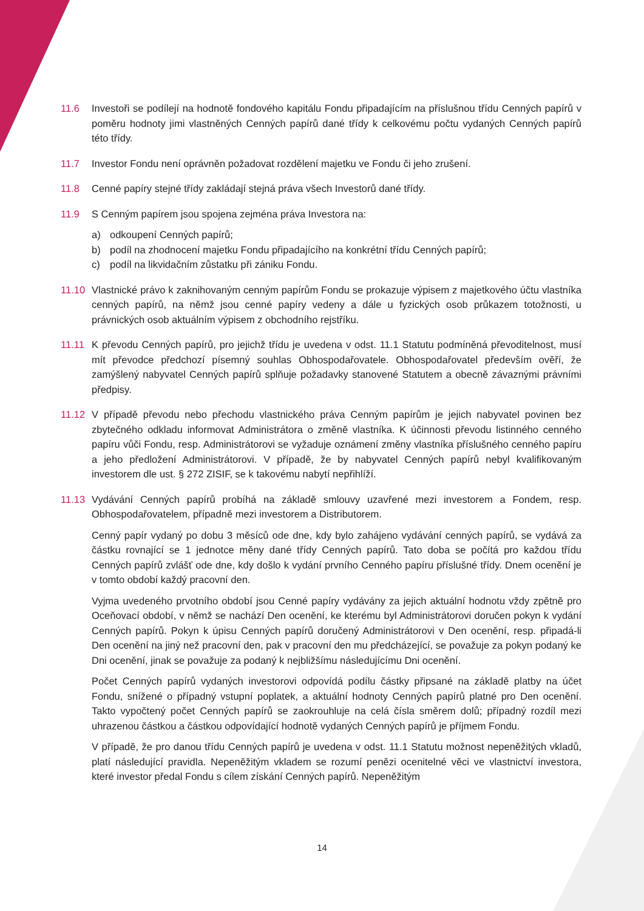11.6 Investoři se podílejí na hodnotě fondového kapitálu Fondu připadajícím na příslušnou třídu Cenných papírů v poměru hodnoty jimi vlastněných Cenných papírů dané třídy k celkovému počtu vydaných Cenných papírů této třídy.
11.7 Investor Fondu není oprávněn požadovat rozdělení majetku ve Fondu či jeho zrušení.
11.8 Cenné papíry stejné třídy zakládají stejná práva všech Investorů dané třídy.
11.9 S Cenným papírem jsou spojena zejména práva Investora na:
a) odkoupení Cenných papírů;
b) podíl na zhodnocení majetku Fondu připadajícího na konkrétní třídu Cenných papírů;
c) podíl na likvidačním zůstatku při zániku Fondu.
11.10 Vlastnické právo k zaknihovaným cenným papírům Fondu se prokazuje výpisem z majetkového účtu vlastníka cenných papírů, na němž jsou cenné papíry vedeny a dále u fyzických osob průkazem totožnosti, u právnických osob aktuálním výpisem z obchodního rejstříku.
11.11 K převodu Cenných papírů, pro jejichž třídu je uvedena v odst. 11.1 Statutu podmíněná převoditelnost, musí mít převodce předchozí písemný souhlas Obhospodařovatele. Obhospodařovatel především ověří, že zamýšlený nabyvatel Cenných papírů splňuje požadavky stanovené Statutem a obecně závaznými právními předpisy.
11.12 V případě převodu nebo přechodu vlastnického práva Cenným papírům je jejich nabyvatel povinen bez zbytečného odkladu informovat Administrátora o změně vlastníka. K účinnosti převodu listinného cenného papíru vůči Fondu, resp. Administrátorovi se vyžaduje oznámení změny vlastníka příslušného cenného papíru a jeho předložení Administrátorovi. V případě, že by nabyvatel Cenných papírů nebyl kvalifikovaným investorem dle ust. § 272 ZISIF, se k takovému nabytí nepřihlíží.
11.13 Vydávání Cenných papírů probíhá na základě smlouvy uzavřené mezi investorem a Fondem, resp. Obhospodařovatelem, případně mezi investorem a Distributorem.
Cenný papír vydaný po dobu 3 měsíců ode dne, kdy bylo zahájeno vydávání cenných papírů, se vydává za částku rovnající se 1 jednotce měny dané třídy Cenných papírů. Tato doba se počítá pro každou třídu Cenných papírů zvlášť ode dne, kdy došlo k vydání prvního Cenného papíru příslušné třídy. Dnem ocenění je v tomto období každý pracovní den.
Vyjma uvedeného prvotního období jsou Cenné papíry vydávány za jejich aktuální hodnotu vždy zpětně pro Oceňovací období, v němž se nachází Den ocenění, ke kterému byl Administrátorovi doručen pokyn k vydání Cenných papírů. Pokyn k úpisu Cenných papírů doručený Administrátorovi v Den ocenění, resp. připadá-li Den ocenění na jiný než pracovní den, pak v pracovní den mu předcházející, se považuje za pokyn podaný ke Dni ocenění, jinak se považuje za podaný k nejbližšímu následujícímu Dni ocenění.
Počet Cenných papírů vydaných investorovi odpovídá podílu částky připsané na základě platby na účet Fondu, snížené o případný vstupní poplatek, a aktuální hodnoty Cenných papírů platné pro Den ocenění. Takto vypočtený počet Cenných papírů se zaokrouhluje na celá čísla směrem dolů; případný rozdíl mezi uhrazenou částkou a částkou odpovídající hodnotě vydaných Cenných papírů je příjmem Fondu.
V případě, že pro danou třídu Cenných papírů je uvedena v odst. 11.1 Statutu možnost nepeněžitých vkladů, platí následující pravidla. Nepeněžitým vkladem se rozumí penězi ocenitelné věci ve vlastnictví investora, které investor předal Fondu s cílem získání Cenných papírů. Nepeněžitým
14